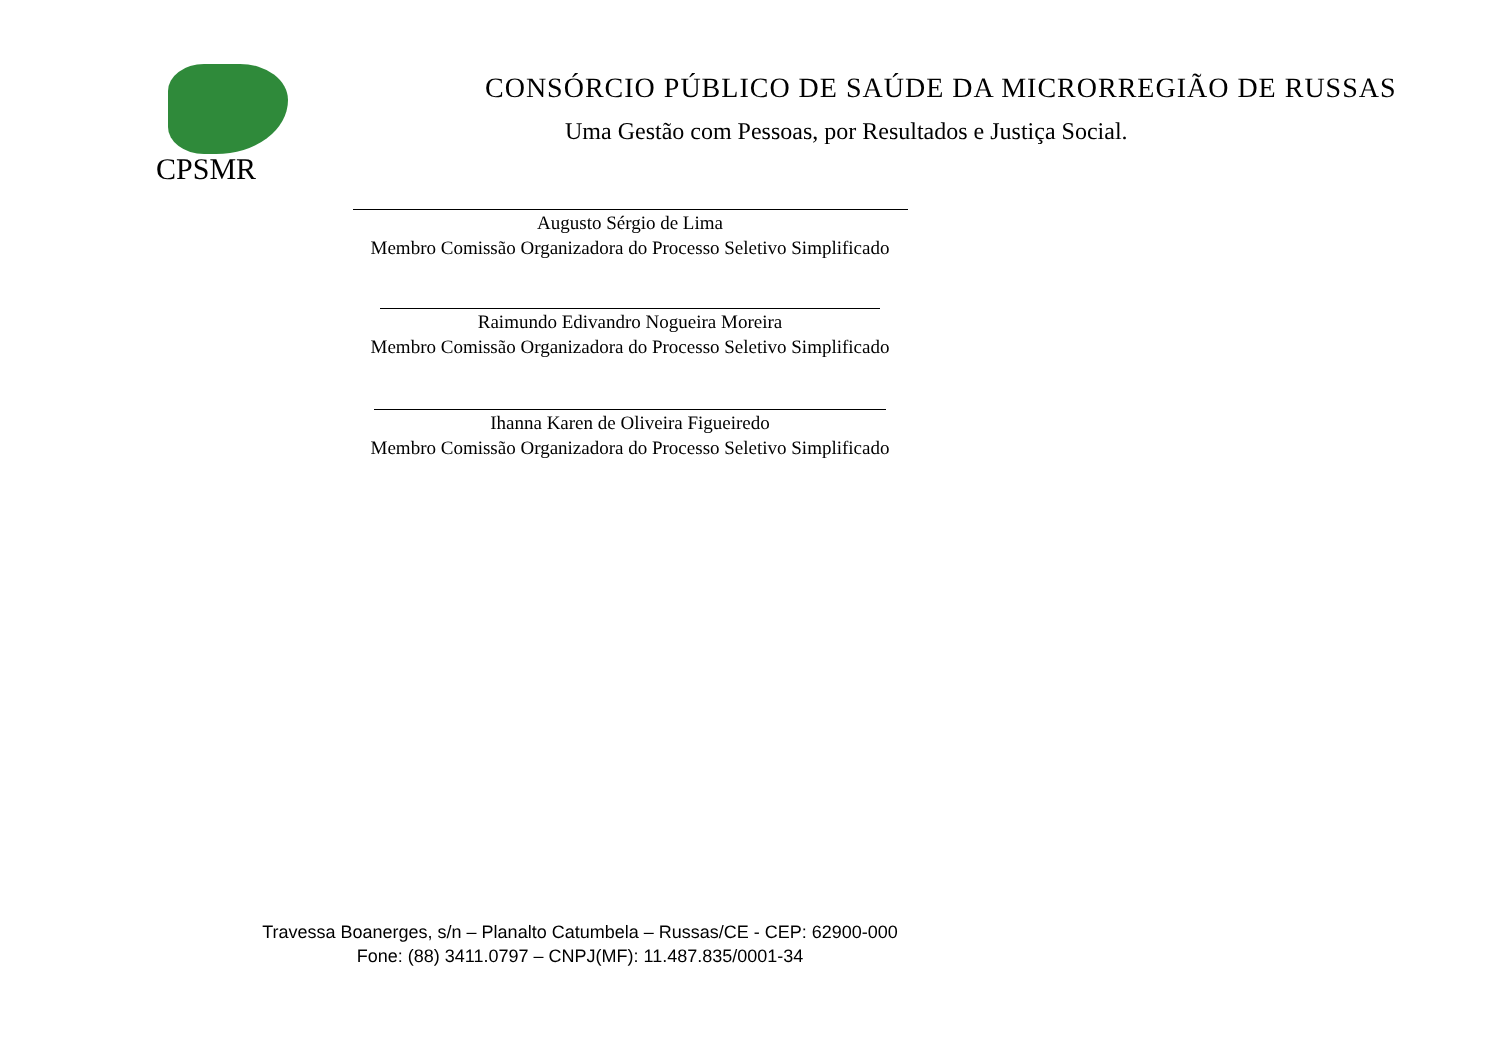CPSMR
CONSÓRCIO PÚBLICO DE SAÚDE DA MICRORREGIÃO DE RUSSAS
Uma Gestão com Pessoas, por Resultados e Justiça Social.
Augusto Sérgio de Lima
Membro Comissão Organizadora do Processo Seletivo Simplificado
Raimundo Edivandro Nogueira Moreira
Membro Comissão Organizadora do Processo Seletivo Simplificado
Ihanna Karen de Oliveira Figueiredo
Membro Comissão Organizadora do Processo Seletivo Simplificado
Travessa Boanerges, s/n – Planalto Catumbela – Russas/CE - CEP: 62900-000
Fone: (88) 3411.0797 – CNPJ(MF): 11.487.835/0001-34